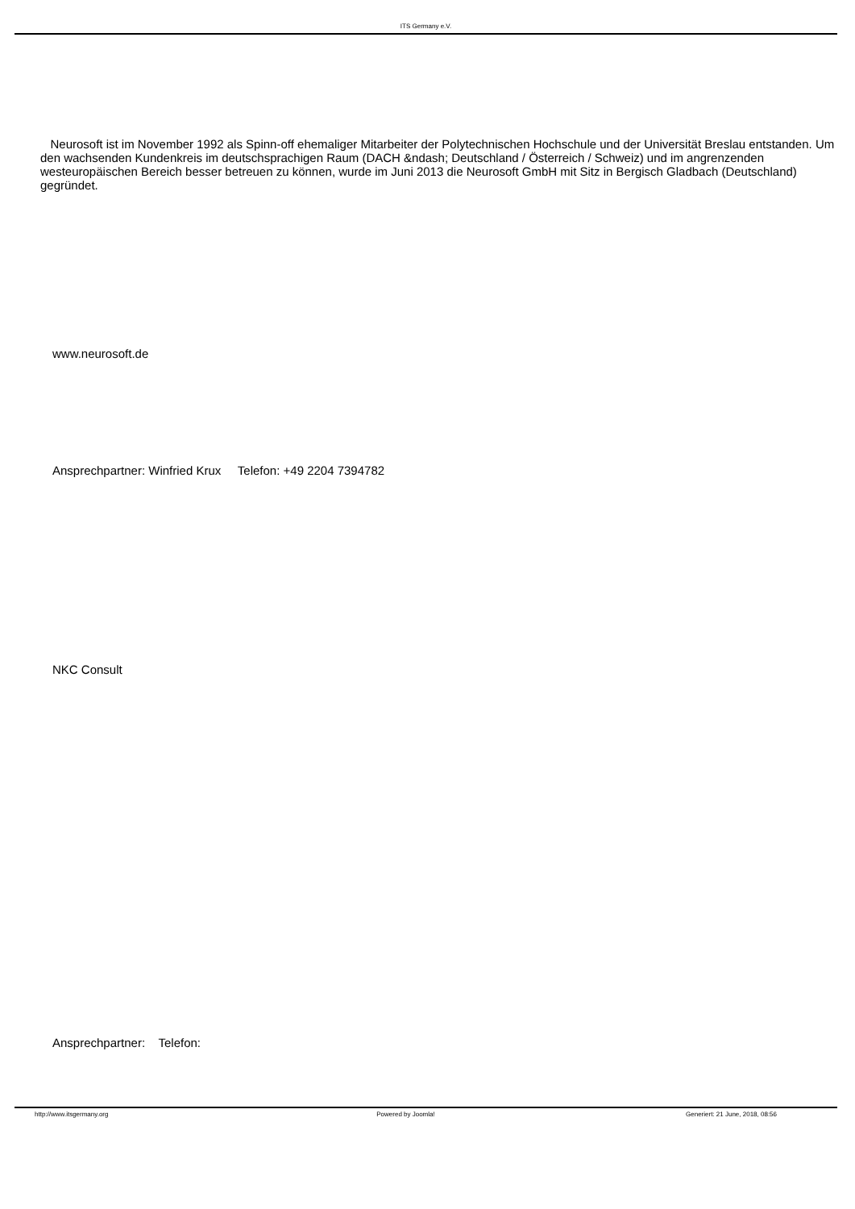ITS Germany e.V.
Neurosoft ist im November 1992 als Spinn-off ehemaliger Mitarbeiter der Polytechnischen Hochschule und der Universität Breslau entstanden. Um den wachsenden Kundenkreis im deutschsprachigen Raum (DACH &ndash; Deutschland / Österreich / Schweiz) und im angrenzenden westeuropäischen Bereich besser betreuen zu können, wurde im Juni 2013 die Neurosoft GmbH mit Sitz in Bergisch Gladbach (Deutschland) gegründet.
www.neurosoft.de
Ansprechpartner: Winfried Krux Telefon: +49 2204 7394782
NKC Consult
Ansprechpartner: Telefon:
http://www.itsgermany.org Powered by Joomla! Generiert: 21 June, 2018, 08:56